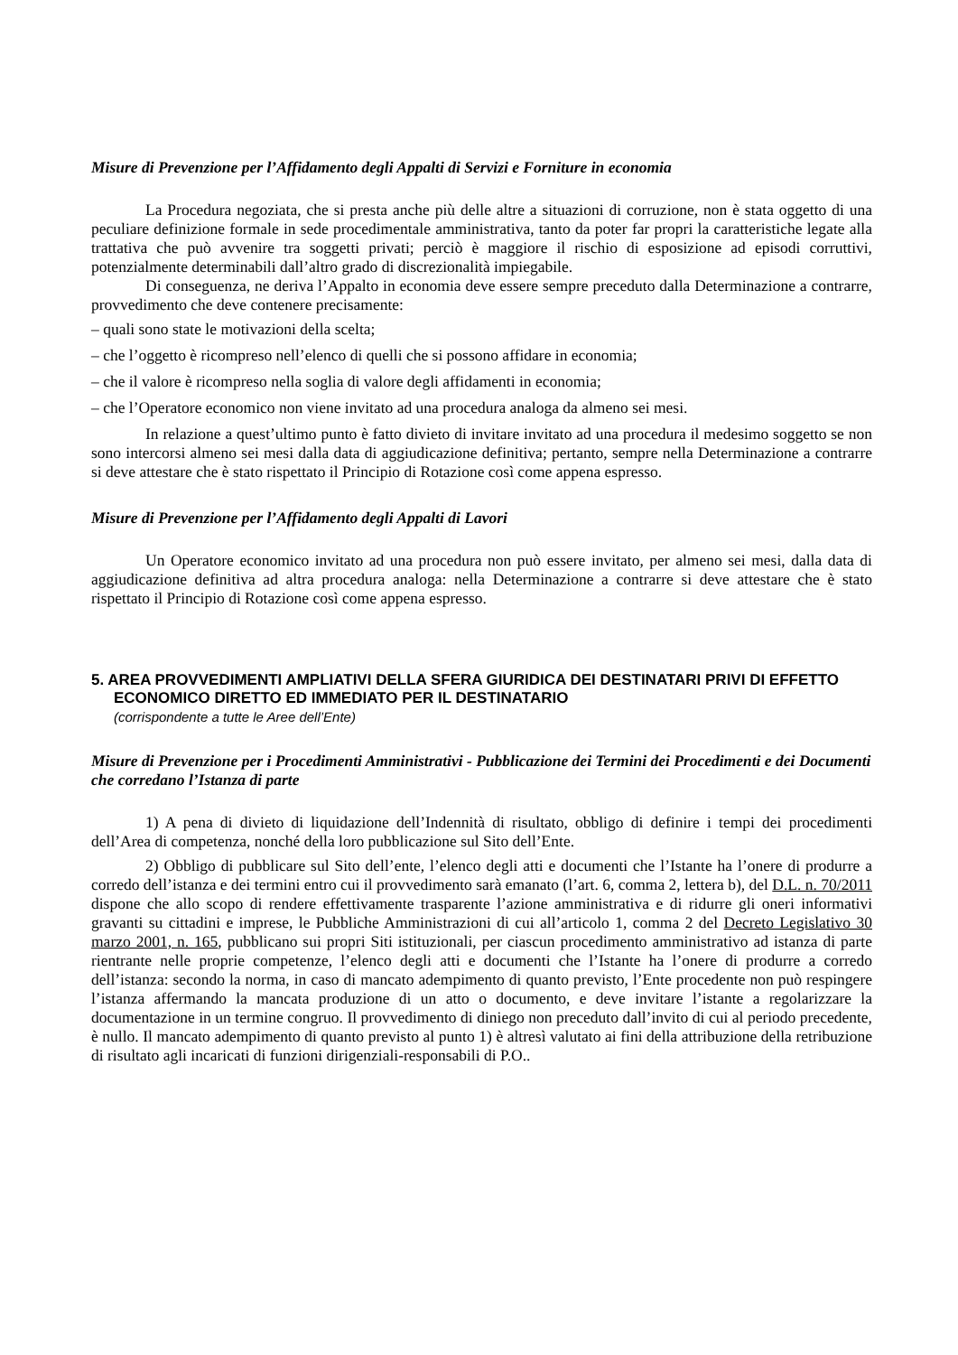Misure di Prevenzione per l’Affidamento degli Appalti di Servizi e Forniture in economia
La Procedura negoziata, che si presta anche più delle altre a situazioni di corruzione, non è stata oggetto di una peculiare definizione formale in sede procedimentale amministrativa, tanto da poter far propri la caratteristiche legate alla trattativa che può avvenire tra soggetti privati; perciò è maggiore il rischio di esposizione ad episodi corruttivi, potenzialmente determinabili dall’altro grado di discrezionalità impiegabile.
Di conseguenza, ne deriva l’Appalto in economia deve essere sempre preceduto dalla Determinazione a contrarre, provvedimento che deve contenere precisamente:
– quali sono state le motivazioni della scelta;
– che l’oggetto è ricompreso nell’elenco di quelli che si possono affidare in economia;
– che il valore è ricompreso nella soglia di valore degli affidamenti in economia;
– che l’Operatore economico non viene invitato ad una procedura analoga da almeno sei mesi.
In relazione a quest’ultimo punto è fatto divieto di invitare invitato ad una procedura il medesimo soggetto se non sono intercorsi almeno sei mesi dalla data di aggiudicazione definitiva; pertanto, sempre nella Determinazione a contrarre si deve attestare che è stato rispettato il Principio di Rotazione così come appena espresso.
Misure di Prevenzione per l’Affidamento degli Appalti di Lavori
Un Operatore economico invitato ad una procedura non può essere invitato, per almeno sei mesi, dalla data di aggiudicazione definitiva ad altra procedura analoga: nella Determinazione a contrarre si deve attestare che è stato rispettato il Principio di Rotazione così come appena espresso.
5. AREA PROVVEDIMENTI AMPLIATIVI DELLA SFERA GIURIDICA DEI DESTINATARI PRIVI DI EFFETTO ECONOMICO DIRETTO ED IMMEDIATO PER IL DESTINATARIO
(corrispondente a tutte le Aree dell’Ente)
Misure di Prevenzione per i Procedimenti Amministrativi - Pubblicazione dei Termini dei Procedimenti e dei Documenti che corredano l’Istanza di parte
1) A pena di divieto di liquidazione dell’Indennità di risultato, obbligo di definire i tempi dei procedimenti dell’Area di competenza, nonché della loro pubblicazione sul Sito dell’Ente.
2) Obbligo di pubblicare sul Sito dell’ente, l’elenco degli atti e documenti che l’Istante ha l’onere di produrre a corredo dell’istanza e dei termini entro cui il provvedimento sarà emanato (l’art. 6, comma 2, lettera b), del D.L. n. 70/2011 dispone che allo scopo di rendere effettivamente trasparente l’azione amministrativa e di ridurre gli oneri informativi gravanti su cittadini e imprese, le Pubbliche Amministrazioni di cui all’articolo 1, comma 2 del Decreto Legislativo 30 marzo 2001, n. 165, pubblicano sui propri Siti istituzionali, per ciascun procedimento amministrativo ad istanza di parte rientrante nelle proprie competenze, l’elenco degli atti e documenti che l’Istante ha l’onere di produrre a corredo dell’istanza: secondo la norma, in caso di mancato adempimento di quanto previsto, l’Ente procedente non può respingere l’istanza affermando la mancata produzione di un atto o documento, e deve invitare l’istante a regolarizzare la documentazione in un termine congruo. Il provvedimento di diniego non preceduto dall’invito di cui al periodo precedente, è nullo. Il mancato adempimento di quanto previsto al punto 1) è altresì valutato ai fini della attribuzione della retribuzione di risultato agli incaricati di funzioni dirigenziali-responsabili di P.O..